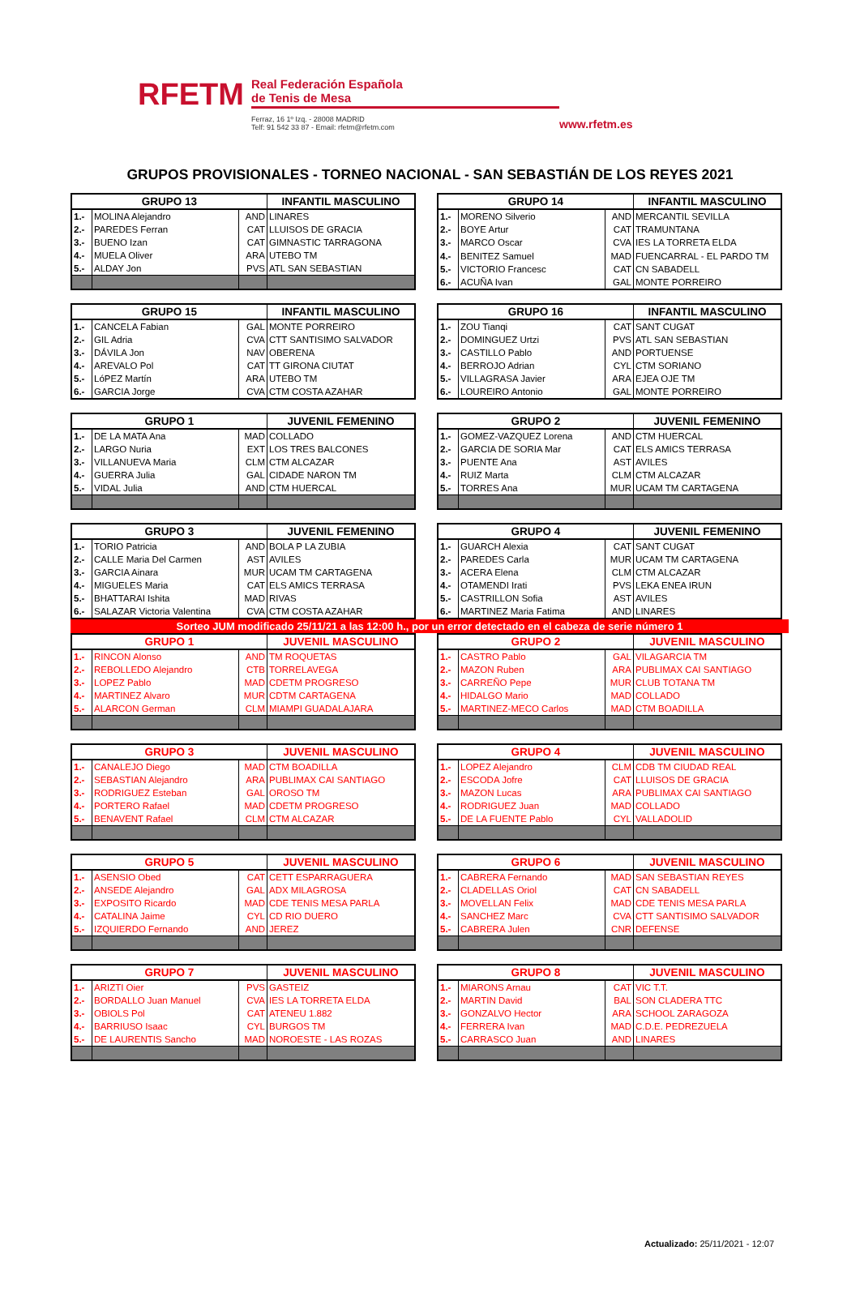RFETM
Real Federación Española
de Tenis de Mesa
Ferraz, 16 1º Izq. - 28008 MADRID
Telf: 91 542 33 87 - Email: rfetm@rfetm.com
www.rfetm.es
GRUPOS PROVISIONALES - TORNEO NACIONAL - SAN SEBASTIÁN DE LOS REYES 2021
| GRUPO 13 | | | INFANTIL MASCULINO |
| --- | --- | --- | --- |
| 1.- | MOLINA Alejandro | AND | LINARES |
| 2.- | PAREDES Ferran | CAT | LLUISOS DE GRACIA |
| 3.- | BUENO Izan | CAT | GIMNASTIC TARRAGONA |
| 4.- | MUELA Oliver | ARA | UTEBO TM |
| 5.- | ALDAY Jon | PVS | ATL SAN SEBASTIAN |
| GRUPO 14 | | | INFANTIL MASCULINO |
| --- | --- | --- | --- |
| 1.- | MORENO Silverio | AND | MERCANTIL SEVILLA |
| 2.- | BOYE Artur | CAT | TRAMUNTANA |
| 3.- | MARCO Oscar | CVA | IES LA TORRETA ELDA |
| 4.- | BENITEZ Samuel | MAD | FUENCARRAL - EL PARDO TM |
| 5.- | VICTORIO Francesc | CAT | CN SABADELL |
| 6.- | ACUÑA Ivan | GAL | MONTE PORREIRO |
| GRUPO 15 | | | INFANTIL MASCULINO |
| --- | --- | --- | --- |
| 1.- | CANCELA Fabian | GAL | MONTE PORREIRO |
| 2.- | GIL Adria | CVA | CTT SANTISIMO SALVADOR |
| 3.- | DÁVILA Jon | NAV | OBERENA |
| 4.- | AREVALO Pol | CAT | TT GIRONA CIUTAT |
| 5.- | LóPEZ Martín | ARA | UTEBO TM |
| 6.- | GARCIA Jorge | CVA | CTM COSTA AZAHAR |
| GRUPO 16 | | | INFANTIL MASCULINO |
| --- | --- | --- | --- |
| 1.- | ZOU Tianqi | CAT | SANT CUGAT |
| 2.- | DOMINGUEZ Urtzi | PVS | ATL SAN SEBASTIAN |
| 3.- | CASTILLO Pablo | AND | PORTUENSE |
| 4.- | BERROJO Adrian | CYL | CTM SORIANO |
| 5.- | VILLAGRASA Javier | ARA | EJEA OJE TM |
| 6.- | LOUREIRO Antonio | GAL | MONTE PORREIRO |
| GRUPO 1 | | | JUVENIL FEMENINO |
| --- | --- | --- | --- |
| 1.- | DE LA MATA Ana | MAD | COLLADO |
| 2.- | LARGO Nuria | EXT | LOS TRES BALCONES |
| 3.- | VILLANUEVA Maria | CLM | CTM ALCAZAR |
| 4.- | GUERRA Julia | GAL | CIDADE NARON TM |
| 5.- | VIDAL Julia | AND | CTM HUERCAL |
| GRUPO 2 | | | JUVENIL FEMENINO |
| --- | --- | --- | --- |
| 1.- | GOMEZ-VAZQUEZ Lorena | AND | CTM HUERCAL |
| 2.- | GARCIA DE SORIA Mar | CAT | ELS AMICS TERRASA |
| 3.- | PUENTE Ana | AST | AVILES |
| 4.- | RUIZ Marta | CLM | CTM ALCAZAR |
| 5.- | TORRES Ana | MUR | UCAM TM CARTAGENA |
| GRUPO 3 | | | JUVENIL FEMENINO |
| --- | --- | --- | --- |
| 1.- | TORIO Patricia | AND | BOLA P LA ZUBIA |
| 2.- | CALLE Maria Del Carmen | AST | AVILES |
| 3.- | GARCIA Ainara | MUR | UCAM TM CARTAGENA |
| 4.- | MIGUELES Maria | CAT | ELS AMICS TERRASA |
| 5.- | BHATTARAI Ishita | MAD | RIVAS |
| 6.- | SALAZAR Victoria Valentina | CVA | CTM COSTA AZAHAR |
| GRUPO 4 | | | JUVENIL FEMENINO |
| --- | --- | --- | --- |
| 1.- | GUARCH Alexia | CAT | SANT CUGAT |
| 2.- | PAREDES Carla | MUR | UCAM TM CARTAGENA |
| 3.- | ACERA Elena | CLM | CTM ALCAZAR |
| 4.- | OTAMENDI Irati | PVS | LEKA ENEA IRUN |
| 5.- | CASTRILLON Sofia | AST | AVILES |
| 6.- | MARTINEZ Maria Fatima | AND | LINARES |
Sorteo JUM modificado 25/11/21 a las 12:00 h., por un error detectado en el cabeza de serie número 1
| GRUPO 1 | | | JUVENIL MASCULINO |
| --- | --- | --- | --- |
| 1.- | RINCON Alonso | AND | TM ROQUETAS |
| 2.- | REBOLLEDO Alejandro | CTB | TORRELAVEGA |
| 3.- | LOPEZ Pablo | MAD | CDETM PROGRESO |
| 4.- | MARTINEZ Alvaro | MUR | CDTM CARTAGENA |
| 5.- | ALARCON German | CLM | MIAMPI GUADALAJARA |
| GRUPO 2 | | | JUVENIL MASCULINO |
| --- | --- | --- | --- |
| 1.- | CASTRO Pablo | GAL | VILAGARCIA TM |
| 2.- | MAZON Ruben | ARA | PUBLIMAX CAI SANTIAGO |
| 3.- | CARREÑO Pepe | MUR | CLUB TOTANA TM |
| 4.- | HIDALGO Mario | MAD | COLLADO |
| 5.- | MARTINEZ-MECO Carlos | MAD | CTM BOADILLA |
| GRUPO 3 | | | JUVENIL MASCULINO |
| --- | --- | --- | --- |
| 1.- | CANALEJO Diego | MAD | CTM BOADILLA |
| 2.- | SEBASTIAN Alejandro | ARA | PUBLIMAX CAI SANTIAGO |
| 3.- | RODRIGUEZ Esteban | GAL | OROSO TM |
| 4.- | PORTERO Rafael | MAD | CDETM PROGRESO |
| 5.- | BENAVENT Rafael | CLM | CTM ALCAZAR |
| GRUPO 4 | | | JUVENIL MASCULINO |
| --- | --- | --- | --- |
| 1.- | LOPEZ Alejandro | CLM | CDB TM CIUDAD REAL |
| 2.- | ESCODA Jofre | CAT | LLUISOS DE GRACIA |
| 3.- | MAZON Lucas | ARA | PUBLIMAX CAI SANTIAGO |
| 4.- | RODRIGUEZ Juan | MAD | COLLADO |
| 5.- | DE LA FUENTE Pablo | CYL | VALLADOLID |
| GRUPO 5 | | | JUVENIL MASCULINO |
| --- | --- | --- | --- |
| 1.- | ASENSIO Obed | CAT | CETT ESPARRAGUERA |
| 2.- | ANSEDE Alejandro | GAL | ADX MILAGROSA |
| 3.- | EXPOSITO Ricardo | MAD | CDE TENIS MESA PARLA |
| 4.- | CATALINA Jaime | CYL | CD RIO DUERO |
| 5.- | IZQUIERDO Fernando | AND | JEREZ |
| GRUPO 6 | | | JUVENIL MASCULINO |
| --- | --- | --- | --- |
| 1.- | CABRERA Fernando | MAD | SAN SEBASTIAN REYES |
| 2.- | CLADELLAS Oriol | CAT | CN SABADELL |
| 3.- | MOVELLAN Felix | MAD | CDE TENIS MESA PARLA |
| 4.- | SANCHEZ Marc | CVA | CTT SANTISIMO SALVADOR |
| 5.- | CABRERA Julen | CNR | DEFENSE |
| GRUPO 7 | | | JUVENIL MASCULINO |
| --- | --- | --- | --- |
| 1.- | ARIZTI Oier | PVS | GASTEIZ |
| 2.- | BORDALLO Juan Manuel | CVA | IES LA TORRETA ELDA |
| 3.- | OBIOLS Pol | CAT | ATENEU 1.882 |
| 4.- | BARRIUSO Isaac | CYL | BURGOS TM |
| 5.- | DE LAURENTIS Sancho | MAD | NOROESTE - LAS ROZAS |
| GRUPO 8 | | | JUVENIL MASCULINO |
| --- | --- | --- | --- |
| 1.- | MIARONS Arnau | CAT | VIC T.T. |
| 2.- | MARTIN David | BAL | SON CLADERA TTC |
| 3.- | GONZALVO Hector | ARA | SCHOOL ZARAGOZA |
| 4.- | FERRERA Ivan | MAD | C.D.E. PEDREZUELA |
| 5.- | CARRASCO Juan | AND | LINARES |
Actualizado: 25/11/2021 - 12:07